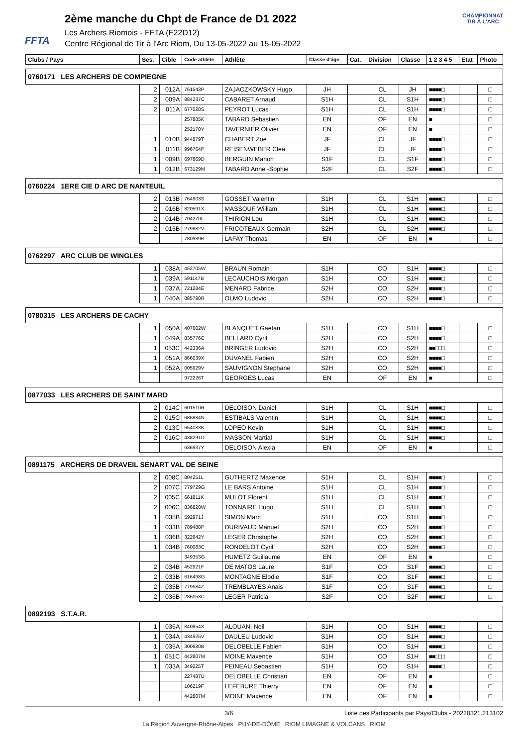FFTA
2ème manche du Chpt de France de D1 2022
Les Archers Riomois - FFTA (F22D12)
Centre Régional de Tir à l'Arc Riom, Du 13-05-2022 au 15-05-2022
CHAMPIONNAT
TIR À L'ARC
| Clubs / Pays | Ses. | Cible | Code athlète | Athlète | Classe d'âge | Cat. | Division | Classe | 1 2 3 4 5 | Etat | Photo |
| --- | --- | --- | --- | --- | --- | --- | --- | --- | --- | --- | --- |
| 0760171 LES ARCHERS DE COMPIEGNE | | | | | | | | | | | |
| | 2 | 012A | 761543P | ZAJACZKOWSKY Hugo | JH | | CL | JH | ■■■■□ | | □ |
| | 2 | 009A | 884237C | CABARET Arnaud | S1H | | CL | S1H | ■■■■□ | | □ |
| | 2 | 011A | 677020S | PEYROT Lucas | S1H | | CL | S1H | ■■■■□ | | □ |
| | | | 257885K | TABARD Sebastien | EN | | OF | EN | ■ | | □ |
| | | | 252170Y | TAVERNIER Olivier | EN | | OF | EN | ■ | | □ |
| | 1 | 010B | 944879T | CHABERT Zoe | JF | | CL | JF | ■■■■□ | | □ |
| | 1 | 011B | 996764P | REISENWEBER Clea | JF | | CL | JF | ■■■■□ | | □ |
| | 1 | 009B | 697869D | BERGUIN Manon | S1F | | CL | S1F | ■■■■□ | | □ |
| | 1 | 012B | 673129M | TABARD Anne -Sophie | S2F | | CL | S2F | ■■■■□ | | □ |
| 0760224 1ERE CIE D ARC DE NANTEUIL | | | | | | | | | | | |
| | 2 | 013B | 764903S | GOSSET Valentin | S1H | | CL | S1H | ■■■■□ | | □ |
| | 2 | 016B | 820591X | MASSOUF William | S1H | | CL | S1H | ■■■■□ | | □ |
| | 2 | 014B | 704270L | THIRION Lou | S1H | | CL | S1H | ■■■■□ | | □ |
| | 2 | 015B | 279882V | FRICOTEAUX Germain | S2H | | CL | S2H | ■■■■□ | | □ |
| | | | 780989B | LAFAY Thomas | EN | | OF | EN | ■ | | □ |
| 0762297 ARC CLUB DE WINGLES | | | | | | | | | | | |
| | 1 | 038A | 452705W | BRAUN Romain | S1H | | CO | S1H | ■■■■□ | | □ |
| | 1 | 039A | 591147B | LECAUCHOIS Morgan | S1H | | CO | S1H | ■■■■□ | | □ |
| | 1 | 037A | 721284E | MENARD Fabrice | S2H | | CO | S2H | ■■■■□ | | □ |
| | 1 | 040A | 885790R | OLMO Ludovic | S2H | | CO | S2H | ■■■■□ | | □ |
| 0780315 LES ARCHERS DE CACHY | | | | | | | | | | | |
| | 1 | 050A | 407602W | BLANQUET Gaetan | S1H | | CO | S1H | ■■■■□ | | □ |
| | 1 | 049A | 835776C | BELLARD Cyril | S2H | | CO | S2H | ■■■■□ | | □ |
| | 1 | 053C | 442336A | BRINGER Ludovic | S2H | | CO | S2H | ■■□□□ | | □ |
| | 1 | 051A | 866039X | DUVANEL Fabien | S2H | | CO | S2H | ■■■■□ | | □ |
| | 1 | 052A | 005929V | SAUVIGNON Stephane | S2H | | CO | S2H | ■■■■□ | | □ |
| | | | 972226T | GEORGES Lucas | EN | | OF | EN | ■ | | □ |
| 0877033 LES ARCHERS DE SAINT MARD | | | | | | | | | | | |
| | 2 | 014C | 601510R | DELOISON Daniel | S1H | | CL | S1H | ■■■■□ | | □ |
| | 2 | 015C | 686884N | ESTIBALS Valentin | S1H | | CL | S1H | ■■■■□ | | □ |
| | 2 | 013C | 654083K | LOPEO Kevin | S1H | | CL | S1H | ■■■■□ | | □ |
| | 2 | 016C | 438291D | MASSON Martial | S1H | | CL | S1H | ■■■■□ | | □ |
| | | | 636937Y | DELOISON Alexia | EN | | OF | EN | ■ | | □ |
| 0891175 ARCHERS DE DRAVEIL SENART VAL DE SEINE | | | | | | | | | | | |
| | 2 | 008C | 804251L | GUTHERTZ Maxence | S1H | | CL | S1H | ■■■■□ | | □ |
| | 2 | 007C | 779729G | LE BARS Antoine | S1H | | CL | S1H | ■■■■□ | | □ |
| | 2 | 005C | 661811K | MULOT Florent | S1H | | CL | S1H | ■■■■□ | | □ |
| | 2 | 006C | 836828W | TONNAIRE Hugo | S1H | | CL | S1H | ■■■■□ | | □ |
| | 1 | 035B | 592971J | SIMON Marc | S1H | | CO | S1H | ■■■■□ | | □ |
| | 1 | 033B | 789488P | DURIVAUD Manuel | S2H | | CO | S2H | ■■■■□ | | □ |
| | 1 | 036B | 322642Y | LEGER Christophe | S2H | | CO | S2H | ■■■■□ | | □ |
| | 1 | 034B | 760083C | RONDELOT Cyril | S2H | | CO | S2H | ■■■■□ | | □ |
| | | | 349353G | HUMETZ Guillaume | EN | | OF | EN | ■ | | □ |
| | 2 | 034B | 452921F | DE MATOS Laure | S1F | | CO | S1F | ■■■■□ | | □ |
| | 2 | 033B | 616498G | MONTAGNE Elodie | S1F | | CO | S1F | ■■■■□ | | □ |
| | 2 | 035B | 779584Z | TREMBLAYES Anais | S1F | | CO | S1F | ■■■■□ | | □ |
| | 2 | 036B | 286053C | LEGER Patricia | S2F | | CO | S2F | ■■■■□ | | □ |
| 0892193 S.T.A.R. | | | | | | | | | | | |
| | 1 | 036A | 840854X | ALOUANI Neil | S1H | | CO | S1H | ■■■■□ | | □ |
| | 1 | 034A | 434925V | DAULEU Ludovic | S1H | | CO | S1H | ■■■■□ | | □ |
| | 1 | 035A | 300680B | DELOBELLE Fabien | S1H | | CO | S1H | ■■■■□ | | □ |
| | 1 | 051C | 442807M | MOINE Maxence | S1H | | CO | S1H | ■■□□□ | | □ |
| | 1 | 033A | 349225T | PEINEAU Sebastien | S1H | | CO | S1H | ■■■■□ | | □ |
| | | | 227487U | DELOBELLE Christian | EN | | OF | EN | ■ | | □ |
| | | | 106219F | LEFEBURE Thierry | EN | | OF | EN | ■ | | □ |
| | | | 442807M | MOINE Maxence | EN | | OF | EN | ■ | | □ |
3/6 Liste des Participants par Pays/Clubs - 20220321.213102
La Région Auvergne-Rhône-Alpes PUY-DE-DÔME RIOM LIMAGNE & VOLCANS RIOM